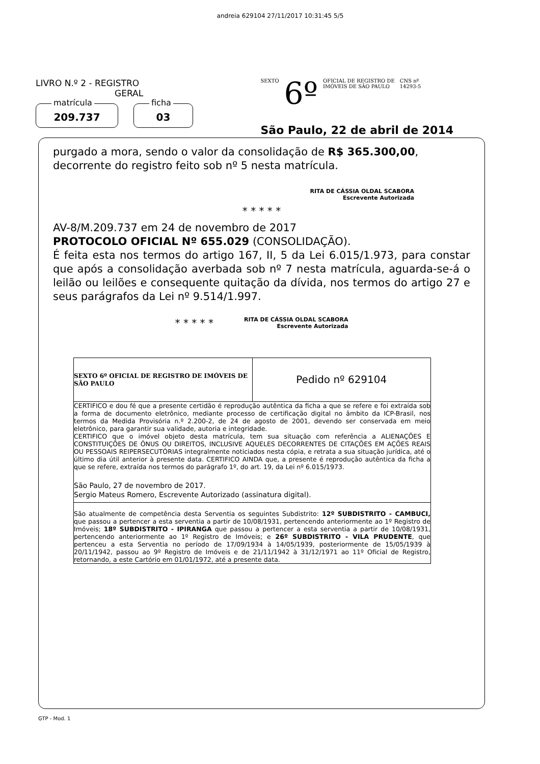andreia 629104 27/11/2017 10:31:45 5/5
LIVRO N.º 2 - REGISTRO
GERAL
matrícula
209.737
ficha
03
SEXTO 6º OFICIAL DE REGISTRO DE
IMÓVEIS DE SÃO PAULO CNS nº
14293-5
São Paulo, 22 de abril de 2014
purgado a mora, sendo o valor da consolidação de R$ 365.300,00, decorrente do registro feito sob nº 5 nesta matrícula.
RITA DE CÁSSIA OLDAL SCABORA
Escrevente Autorizada
* * * * *
AV-8/M.209.737 em 24 de novembro de 2017
PROTOCOLO OFICIAL Nº 655.029 (CONSOLIDAÇÃO).
É feita esta nos termos do artigo 167, II, 5 da Lei 6.015/1.973, para constar que após a consolidação averbada sob nº 7 nesta matrícula, aguarda-se-á o leilão ou leilões e consequente quitação da dívida, nos termos do artigo 27 e seus parágrafos da Lei nº 9.514/1.997.
* * * * * RITA DE CÁSSIA OLDAL SCABORA
Escrevente Autorizada
SEXTO 6º OFICIAL DE REGISTRO DE IMÓVEIS DE SÃO PAULO
Pedido nº 629104
CERTIFICO e dou fé que a presente certidão é reprodução autêntica da ficha a que se refere e foi extraída sob a forma de documento eletrônico, mediante processo de certificação digital no âmbito da ICP-Brasil, nos termos da Medida Provisória n.º 2.200-2, de 24 de agosto de 2001, devendo ser conservada em meio eletrônico, para garantir sua validade, autoria e integridade.
CERTIFICO que o imóvel objeto desta matrícula, tem sua situação com referência a ALIENAÇÕES E CONSTITUIÇÕES DE ÔNUS OU DIREITOS, INCLUSIVE AQUELES DECORRENTES DE CITAÇÕES EM AÇÕES REAIS OU PESSOAIS REIPERSECUTÓRIAS integralmente noticiados nesta cópia, e retrata a sua situação jurídica, até o último dia útil anterior à presente data. CERTIFICO AINDA que, a presente é reprodução autêntica da ficha a que se refere, extraída nos termos do parágrafo 1º, do art. 19, da Lei nº 6.015/1973.
São Paulo, 27 de novembro de 2017.
Sergio Mateus Romero, Escrevente Autorizado (assinatura digital).
São atualmente de competência desta Serventia os seguintes Subdistrito: 12º SUBDISTRITO - CAMBUCI, que passou a pertencer a esta serventia a partir de 10/08/1931, pertencendo anteriormente ao 1º Registro de Imóveis; 18º SUBDISTRITO - IPIRANGA que passou a pertencer a esta serventia a partir de 10/08/1931, pertencendo anteriormente ao 1º Registro de Imóveis; e 26º SUBDISTRITO - VILA PRUDENTE, que pertenceu a esta Serventia no período de 17/09/1934 à 14/05/1939, posteriormente de 15/05/1939 à 20/11/1942, passou ao 9º Registro de Imóveis e de 21/11/1942 à 31/12/1971 ao 11º Oficial de Registro, retornando, a este Cartório em 01/01/1972, até a presente data.
GTP - Mod. 1